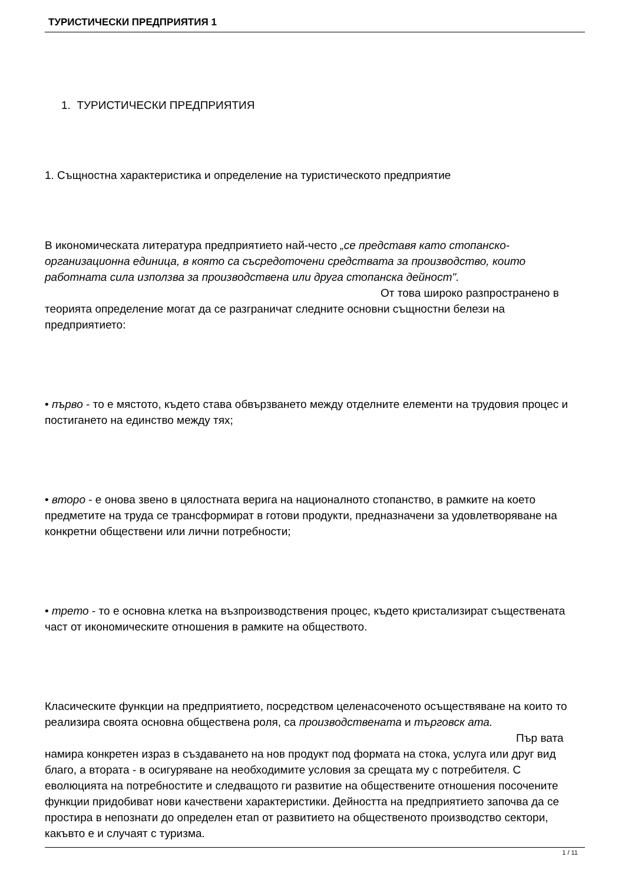ТУРИСТИЧЕСКИ ПРЕДПРИЯТИЯ 1
1. ТУРИСТИЧЕСКИ ПРЕДПРИЯТИЯ
1. Същностна характеристика и определение на туристическото предприятие
В икономическата литература предприятието най-често „се представя като стопанско-организационна единица, в която са съсредоточени средствата за производство, които работната сила използва за производствена или друга стопанска дейност". От това широко разпространено в теорията определение могат да се разграничат следните основни същностни белези на предприятието:
• първо - то е мястото, където става обвързването между отделните елементи на трудовия процес и постигането на единство между тях;
• второ - е онова звено в цялостната верига на националното стопанство, в рамките на което предметите на труда се трансформират в готови продукти, предназначени за удовлетворяване на конкретни обществени или лични потребности;
• трето - то е основна клетка на възпроизводствения процес, където кристализират съществената част от икономическите отношения в рамките на обществото.
Класическите функции на предприятието, посредством целенасоченото осъществяване на които то реализира своята основна обществена роля, са производствената и търговск ата. Пър вата намира конкретен израз в създаването на нов продукт под формата на стока, услуга или друг вид благо, а втората - в осигуряване на необходимите условия за срещата му с потребителя. С еволюцията на потребностите и следващото ги развитие на обществените отношения посочените функции придобиват нови качествени характеристики. Дейността на предприятието започва да се простира в непознати до определен етап от развитието на общественото производство сектори, какъвто е и случаят с туризма.
1 / 11